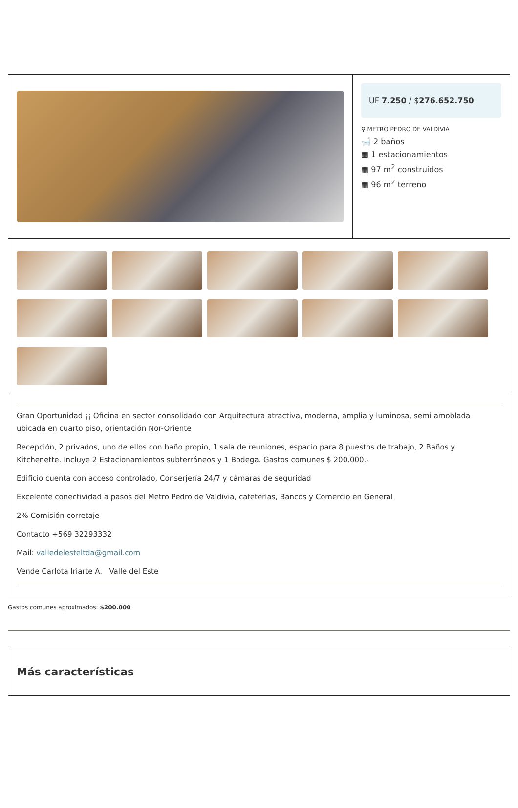UF 7.250 / $276.652.750
⚲ METRO PEDRO DE VALDIVIA
🛁 2 baños
▦ 1 estacionamientos
▦ 97 m<sup>2</sup> construidos
▦ 96 m<sup>2</sup> terreno
Gran Oportunidad ¡¡ Oficina en sector consolidado con Arquitectura atractiva, moderna, amplia y luminosa, semi amoblada ubicada en cuarto piso, orientación Nor-Oriente
Recepción, 2 privados, uno de ellos con baño propio, 1 sala de reuniones, espacio para 8 puestos de trabajo, 2 Baños y Kitchenette. Incluye 2 Estacionamientos subterráneos y 1 Bodega. Gastos comunes $ 200.000.-
Edificio cuenta con acceso controlado, Conserjería 24/7 y cámaras de seguridad
Excelente conectividad a pasos del Metro Pedro de Valdivia, cafeterías, Bancos y Comercio en General
2% Comisión corretaje
Contacto +569 32293332
Mail: valledelesteltda@gmail.com
Vende Carlota Iriarte A. Valle del Este
Gastos comunes aproximados: $200.000
Más características